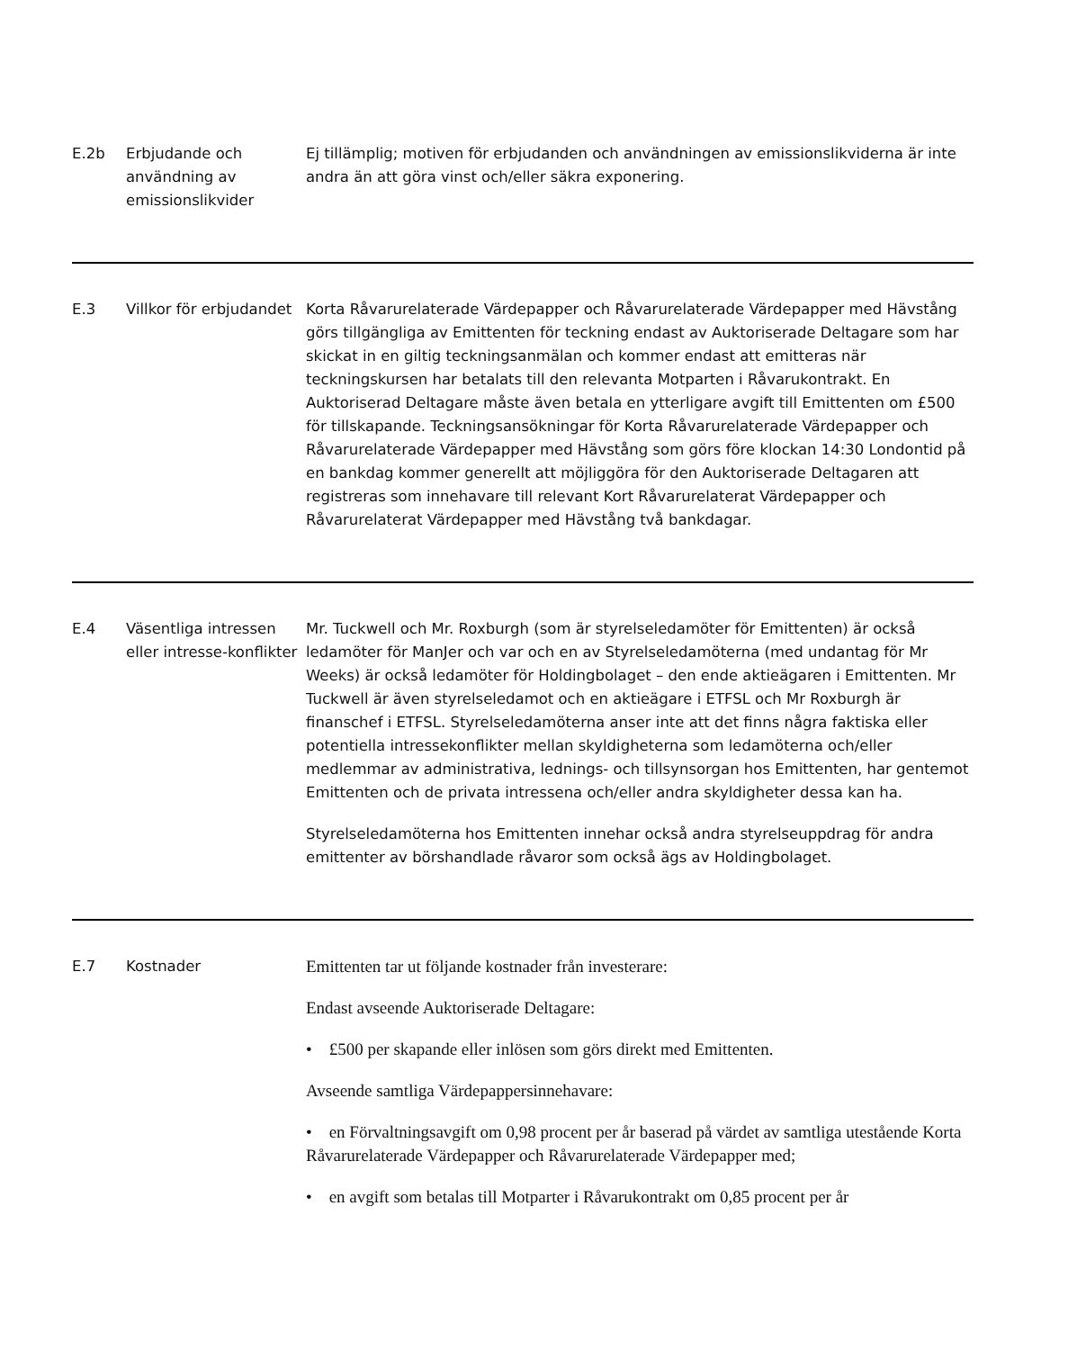| E.2b | Erbjudande och användning av emissionslikvider | Ej tillämplig; motiven för erbjudanden och användningen av emissionslikviderna är inte andra än att göra vinst och/eller säkra exponering. |
| E.3 | Villkor för erbjudandet | Korta Råvarurelaterade Värdepapper och Råvarurelaterade Värdepapper med Hävstång görs tillgängliga av Emittenten för teckning endast av Auktoriserade Deltagare som har skickat in en giltig teckningsanmälan och kommer endast att emitteras när teckningskursen har betalats till den relevanta Motparten i Råvarukontrakt. En Auktoriserad Deltagare måste även betala en ytterligare avgift till Emittenten om £500 för tillskapande. Teckningsansökningar för Korta Råvarurelaterade Värdepapper och Råvarurelaterade Värdepapper med Hävstång som görs före klockan 14:30 Londontid på en bankdag kommer generellt att möjliggöra för den Auktoriserade Deltagaren att registreras som innehavare till relevant Kort Råvarurelaterat Värdepapper och Råvarurelaterat Värdepapper med Hävstång två bankdagar. |
| E.4 | Väsentliga intressen eller intresse-konflikter | Mr. Tuckwell och Mr. Roxburgh (som är styrelseledamöter för Emittenten) är också ledamöter för ManJer och var och en av Styrelseledamöterna (med undantag för Mr Weeks) är också ledamöter för Holdingbolaget – den ende aktieägaren i Emittenten. Mr Tuckwell är även styrelseledamot och en aktieägare i ETFSL och Mr Roxburgh är finanschef i ETFSL. Styrelseledamöterna anser inte att det finns några faktiska eller potentiella intressekonflikter mellan skyldigheterna som ledamöterna och/eller medlemmar av administrativa, lednings- och tillsynsorgan hos Emittenten, har gentemot Emittenten och de privata intressena och/eller andra skyldigheter dessa kan ha. Styrelseledamöterna hos Emittenten innehar också andra styrelseuppdrag för andra emittenter av börshandlade råvaror som också ägs av Holdingbolaget. |
| E.7 | Kostnader | Emittenten tar ut följande kostnader från investerare: Endast avseende Auktoriserade Deltagare: • £500 per skapande eller inlösen som görs direkt med Emittenten. Avseende samtliga Värdepappersinnehavare: • en Förvaltningsavgift om 0,98 procent per år baserad på värdet av samtliga utestående Korta Råvarurelaterade Värdepapper och Råvarurelaterade Värdepapper med; • en avgift som betalas till Motparter i Råvarukontrakt om 0,85 procent per år |